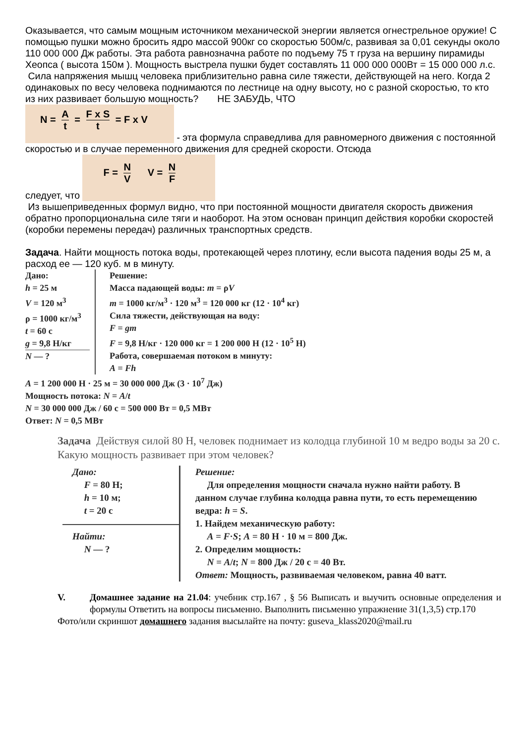Оказывается, что самым мощным источником механической энергии является огнестрельное оружие! С помощью пушки можно бросить ядро массой 900кг со скоростью 500м/с, развивая за 0,01 секунды около 110 000 000 Дж работы. Эта работа равнозначна работе по подъему 75 т груза на вершину пирамиды Хеопса ( высота 150м ). Мощность выстрела пушки будет составлять 11 000 000 000Вт = 15 000 000 л.с.
Сила напряжения мышц человека приблизительно равна силе тяжести, действующей на него. Когда 2 одинаковых по весу человека поднимаются по лестнице на одну высоту, но с разной скоростью, то кто из них развивает большую мощность? НЕ ЗАБУДЬ, ЧТО
N = A t = F x S t = F x V - эта формула справедлива для равномерного движения с постоянной скоростью и в случае переменного движения для средней скорости. Отсюда
следует, что F = N V V = N F
Из вышеприведенных формул видно, что при постоянной мощности двигателя скорость движения обратно пропорциональна силе тяги и наоборот. На этом основан принцип действия коробки скоростей (коробки перемены передач) различных транспортных средств.
Задача. Найти мощность потока воды, протекающей через плотину, если высота падения воды 25 м, а расход ее — 120 куб. м в минуту.
Дано:
h = 25 м
V = 120 м<sup>3</sup>
ρ = 1000 кг/м<sup>3</sup>
t = 60 с
g = 9,8 Н/кг
N — ?
Решение:
Масса падающей воды: m = ρV
m = 1000 кг/м<sup>3</sup> · 120 м<sup>3</sup> = 120 000 кг (12 · 10<sup>4</sup> кг)
Сила тяжести, действующая на воду:
F = gm
F = 9,8 Н/кг · 120 000 кг = 1 200 000 Н (12 · 10<sup>5</sup> Н)
Работа, совершаемая потоком в минуту:
A = Fh
A = 1 200 000 Н · 25 м = 30 000 000 Дж (3 · 10<sup>7</sup> Дж)
Мощность потока: N = A/t
N = 30 000 000 Дж / 60 с = 500 000 Вт = 0,5 МВт
Ответ: N = 0,5 МВт
Задача Действуя силой 80 Н, человек поднимает из колодца глубиной 10 м ведро воды за 20 с. Какую мощность развивает при этом человек?
Дано:
F = 80 Н;
h = 10 м;
t = 20 с
Найти:
N — ?
Решение:
Для определения мощности сначала нужно найти работу. В данном случае глубина колодца равна пути, то есть перемещению ведра: h = S.
1. Найдем механическую работу:
A = F·S; A = 80 Н · 10 м = 800 Дж.
2. Определим мощность:
N = A/t; N = 800 Дж / 20 с = 40 Вт.
Ответ: Мощность, развиваемая человеком, равна 40 ватт.
V. Домашнее задание на 21.04: учебник стр.167 , § 56 Выписать и выучить основные определения и формулы Ответить на вопросы письменно. Выполнить письменно упражнение 31(1,3,5) стр.170
Фото/или скриншот домашнего задания высылайте на почту: guseva_klass2020@mail.ru